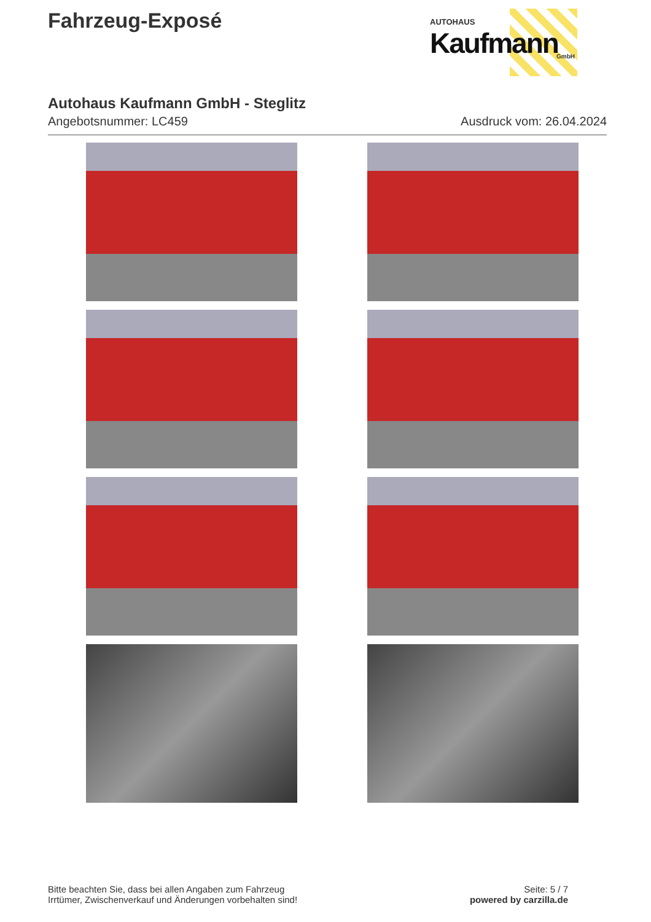Fahrzeug-Exposé
AUTOHAUS
Kaufmann
GmbH
Autohaus Kaufmann GmbH - Steglitz
Angebotsnummer: LC459 Ausdruck vom: 26.04.2024
Bitte beachten Sie, dass bei allen Angaben zum Fahrzeug
Irrtümer, Zwischenverkauf und Änderungen vorbehalten sind!
Seite: 5 / 7
powered by carzilla.de